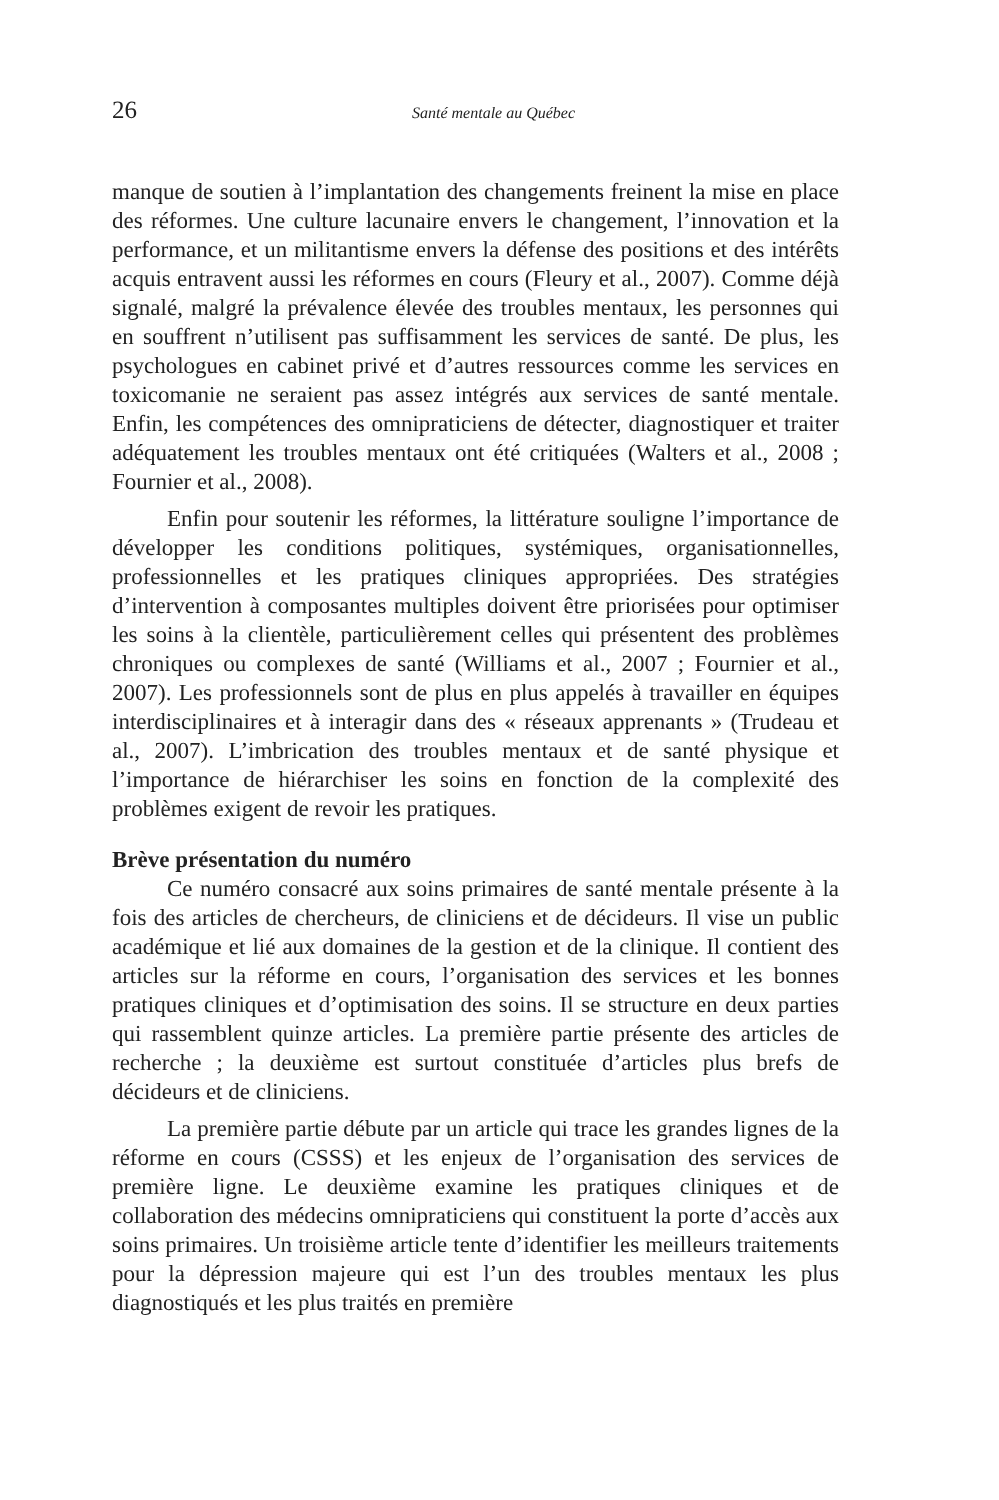26 Santé mentale au Québec
manque de soutien à l’implantation des changements freinent la mise en place des réformes. Une culture lacunaire envers le changement, l’innovation et la performance, et un militantisme envers la défense des positions et des intérêts acquis entravent aussi les réformes en cours (Fleury et al., 2007). Comme déjà signalé, malgré la prévalence élevée des troubles mentaux, les personnes qui en souffrent n’utilisent pas suffisamment les services de santé. De plus, les psychologues en cabinet privé et d’autres ressources comme les services en toxicomanie ne seraient pas assez intégrés aux services de santé mentale. Enfin, les compétences des omnipraticiens de détecter, diagnostiquer et traiter adéquatement les troubles mentaux ont été critiquées (Walters et al., 2008 ; Fournier et al., 2008).
Enfin pour soutenir les réformes, la littérature souligne l’importance de développer les conditions politiques, systémiques, organisationnelles, professionnelles et les pratiques cliniques appropriées. Des stratégies d’intervention à composantes multiples doivent être priorisées pour optimiser les soins à la clientèle, particulièrement celles qui présentent des problèmes chroniques ou complexes de santé (Williams et al., 2007 ; Fournier et al., 2007). Les professionnels sont de plus en plus appelés à travailler en équipes interdisciplinaires et à interagir dans des « réseaux apprenants » (Trudeau et al., 2007). L’imbrication des troubles mentaux et de santé physique et l’importance de hiérarchiser les soins en fonction de la complexité des problèmes exigent de revoir les pratiques.
Brève présentation du numéro
Ce numéro consacré aux soins primaires de santé mentale présente à la fois des articles de chercheurs, de cliniciens et de décideurs. Il vise un public académique et lié aux domaines de la gestion et de la clinique. Il contient des articles sur la réforme en cours, l’organisation des services et les bonnes pratiques cliniques et d’optimisation des soins. Il se structure en deux parties qui rassemblent quinze articles. La première partie présente des articles de recherche ; la deuxième est surtout constituée d’articles plus brefs de décideurs et de cliniciens.
La première partie débute par un article qui trace les grandes lignes de la réforme en cours (CSSS) et les enjeux de l’organisation des services de première ligne. Le deuxième examine les pratiques cliniques et de collaboration des médecins omnipraticiens qui constituent la porte d’accès aux soins primaires. Un troisième article tente d’identifier les meilleurs traitements pour la dépression majeure qui est l’un des troubles mentaux les plus diagnostiqués et les plus traités en première